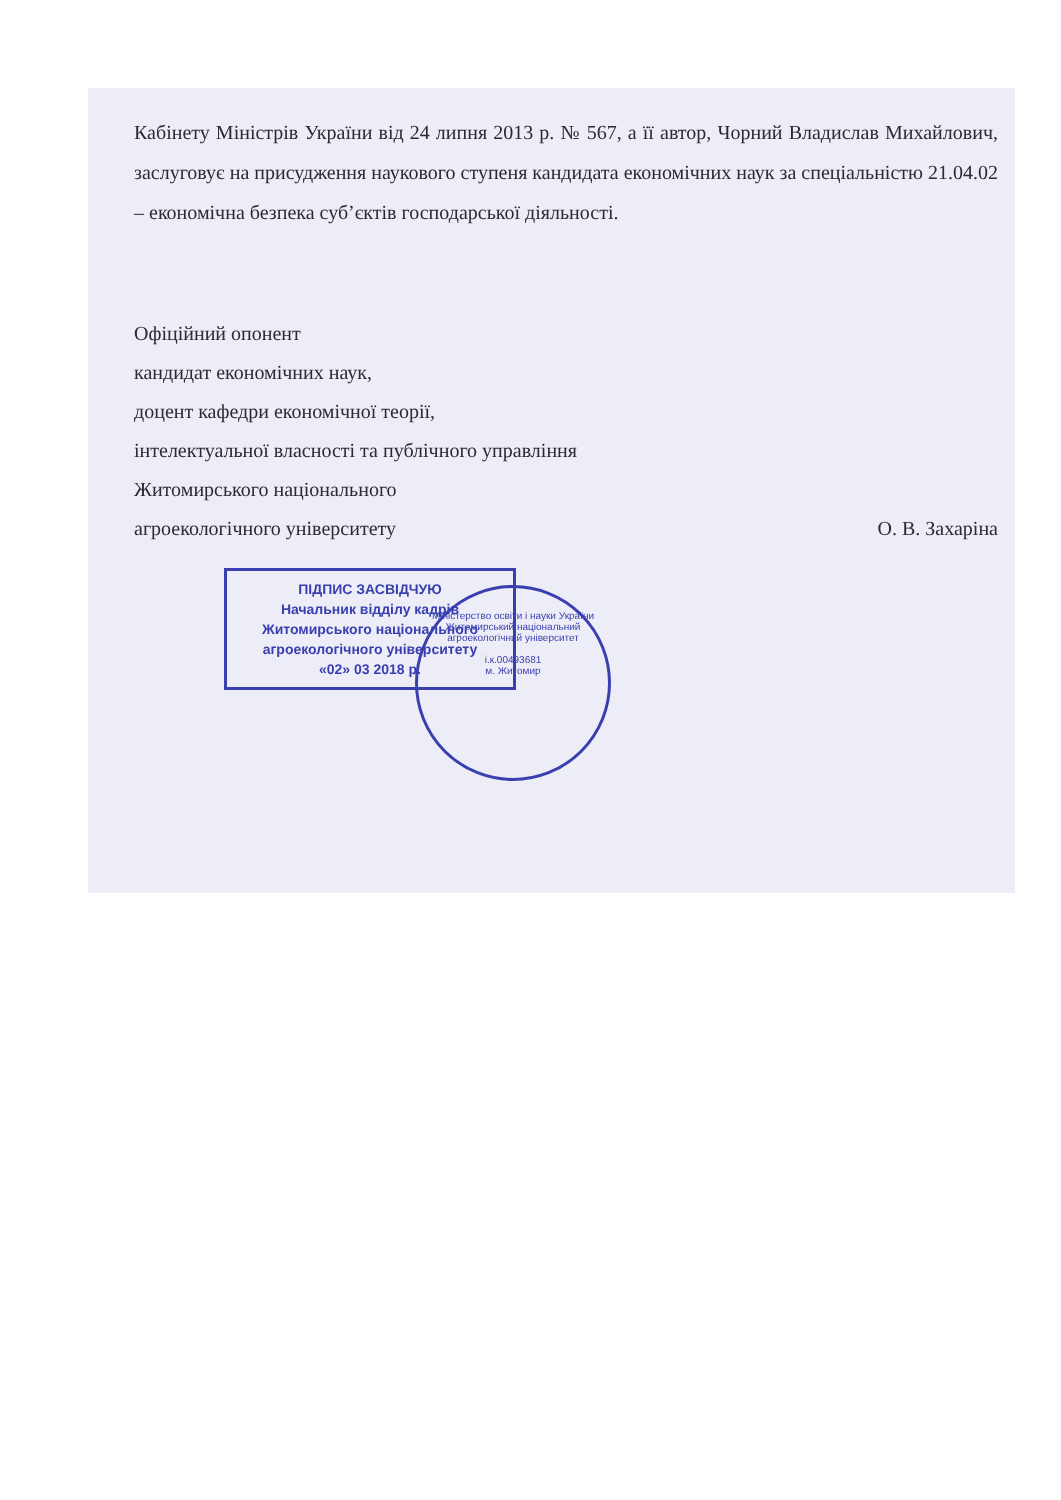Кабінету Міністрів України від 24 липня 2013 р. № 567, а її автор, Чорний Владислав Михайлович, заслуговує на присудження наукового ступеня кандидата економічних наук за спеціальністю 21.04.02 – економічна безпека суб’єктів господарської діяльності.
Офіційний опонент
кандидат економічних наук,
доцент кафедри економічної теорії,
інтелектуальної власності та публічного управління
Житомирського національного
агроекологічного університету О. В. Захаріна
ПІДПИС ЗАСВІДЧУЮ
Начальник відділу кадрів
Житомирського національного
агроекологічного університету
«02» 03 2018 р.
Міністерство освіти і науки України
Житомирський національний агроекологічний університет
і.к.00493681
м. Житомир